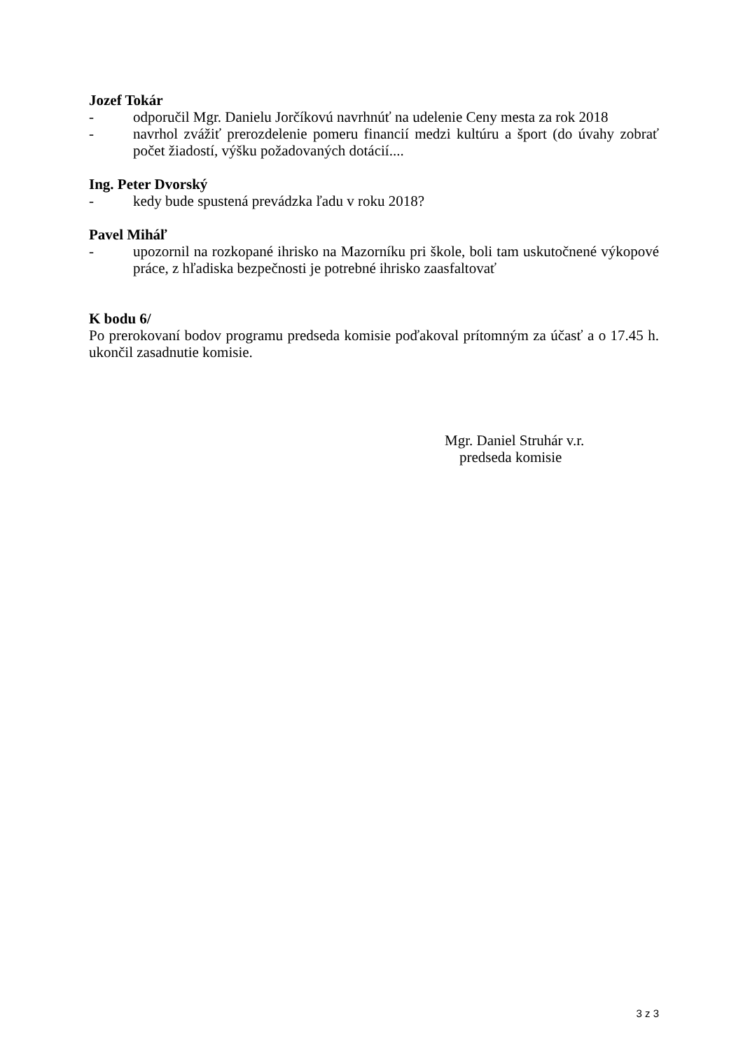Jozef Tokár
- odporučil Mgr. Danielu Jorčíkovú navrhnúť na udelenie Ceny mesta za rok 2018
- navrhol zvážiť prerozdelenie pomeru financií medzi kultúru a šport (do úvahy zobrať počet žiadostí, výšku požadovaných dotácií....
Ing. Peter Dvorský
- kedy bude spustená prevádzka ľadu v roku 2018?
Pavel Miháľ
- upozornil na rozkopané ihrisko na Mazorníku pri škole, boli tam uskutočnené výkopové práce, z hľadiska bezpečnosti je potrebné ihrisko zaasfaltovať
K bodu 6/
Po prerokovaní bodov programu predseda komisie poďakoval prítomným za účasť a o 17.45 h. ukončil zasadnutie komisie.
Mgr. Daniel Struhár v.r.
predseda komisie
3 z 3